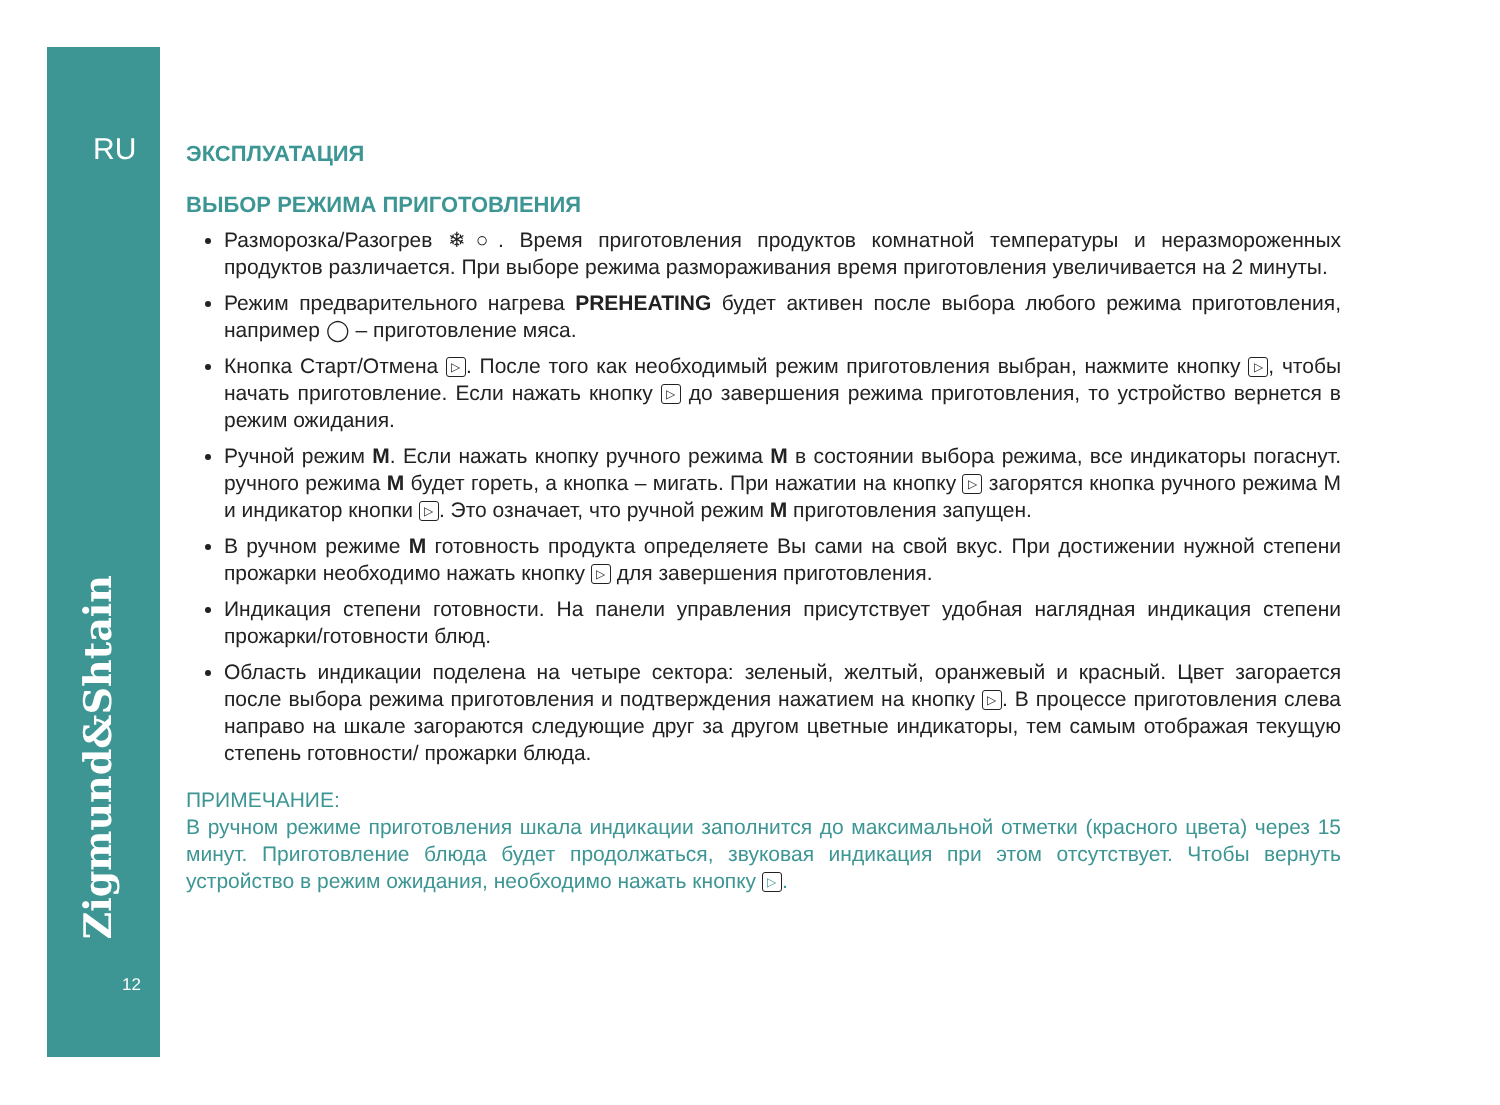RU
Zigmund&Shtain
12
ЭКСПЛУАТАЦИЯ
ВЫБОР РЕЖИМА ПРИГОТОВЛЕНИЯ
Разморозка/Разогрев ❄○. Время приготовления продуктов комнатной температуры и неразмороженных продуктов различается. При выборе режима размораживания время приготовления увеличивается на 2 минуты.
Режим предварительного нагрева PREHEATING будет активен после выбора любого режима приготовления, например ◯ – приготовление мяса.
Кнопка Старт/Отмена ▷. После того как необходимый режим приготовления выбран, нажмите кнопку ▷, чтобы начать приготовление. Если нажать кнопку ▷ до завершения режима приготовления, то устройство вернется в режим ожидания.
Ручной режим M. Если нажать кнопку ручного режима M в состоянии выбора режима, все индикаторы погаснут. ручного режима M будет гореть, а кнопка – мигать. При нажатии на кнопку ▷ загорятся кнопка ручного режима M и индикатор кнопки ▷. Это означает, что ручной режим M приготовления запущен.
В ручном режиме M готовность продукта определяете Вы сами на свой вкус. При достижении нужной степени прожарки необходимо нажать кнопку ▷ для завершения приготовления.
Индикация степени готовности. На панели управления присутствует удобная наглядная индикация степени прожарки/готовности блюд.
Область индикации поделена на четыре сектора: зеленый, желтый, оранжевый и красный. Цвет загорается после выбора режима приготовления и подтверждения нажатием на кнопку ▷. В процессе приготовления слева направо на шкале загораются следующие друг за другом цветные индикаторы, тем самым отображая текущую степень готовности/ прожарки блюда.
ПРИМЕЧАНИЕ:
В ручном режиме приготовления шкала индикации заполнится до максимальной отметки (красного цвета) через 15 минут. Приготовление блюда будет продолжаться, звуковая индикация при этом отсутствует. Чтобы вернуть устройство в режим ожидания, необходимо нажать кнопку ▷.